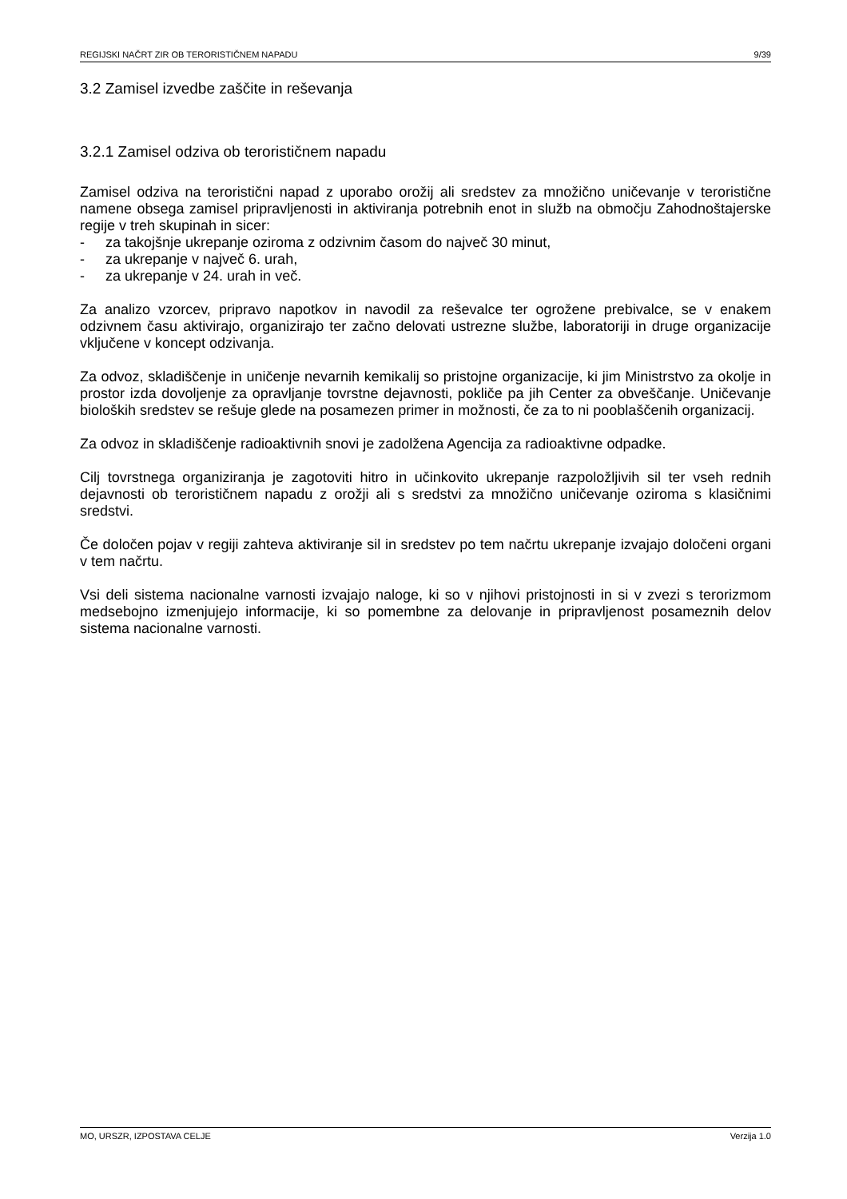REGIJSKI NAČRT ZIR OB TERORISTIČNEM NAPADU 9/39
3.2 Zamisel izvedbe zaščite in reševanja
3.2.1 Zamisel odziva ob terorističnem napadu
Zamisel odziva na teroristični napad z uporabo orožij ali sredstev za množično uničevanje v teroristične namene obsega zamisel pripravljenosti in aktiviranja potrebnih enot in služb na območju Zahodnoštajerske regije v treh skupinah in sicer:
- za takojšnje ukrepanje oziroma z odzivnim časom do največ 30 minut,
- za ukrepanje v največ 6. urah,
- za ukrepanje v 24. urah in več.
Za analizo vzorcev, pripravo napotkov in navodil za reševalce ter ogrožene prebivalce, se v enakem odzivnem času aktivirajo, organizirajo ter začno delovati ustrezne službe, laboratoriji in druge organizacije vključene v koncept odzivanja.
Za odvoz, skladiščenje in uničenje nevarnih kemikalij so pristojne organizacije, ki jim Ministrstvo za okolje in prostor izda dovoljenje za opravljanje tovrstne dejavnosti, pokliče pa jih Center za obveščanje. Uničevanje bioloških sredstev se rešuje glede na posamezen primer in možnosti, če za to ni pooblaščenih organizacij.
Za odvoz in skladiščenje radioaktivnih snovi je zadolžena Agencija za radioaktivne odpadke.
Cilj tovrstnega organiziranja je zagotoviti hitro in učinkovito ukrepanje razpoložljivih sil ter vseh rednih dejavnosti ob terorističnem napadu z orožji ali s sredstvi za množično uničevanje oziroma s klasičnimi sredstvi.
Če določen pojav v regiji zahteva aktiviranje sil in sredstev po tem načrtu ukrepanje izvajajo določeni organi v tem načrtu.
Vsi deli sistema nacionalne varnosti izvajajo naloge, ki so v njihovi pristojnosti in si v zvezi s terorizmom medsebojno izmenjujejo informacije, ki so pomembne za delovanje in pripravljenost posameznih delov sistema nacionalne varnosti.
MO, URSZR, IZPOSTAVA CELJE Verzija 1.0